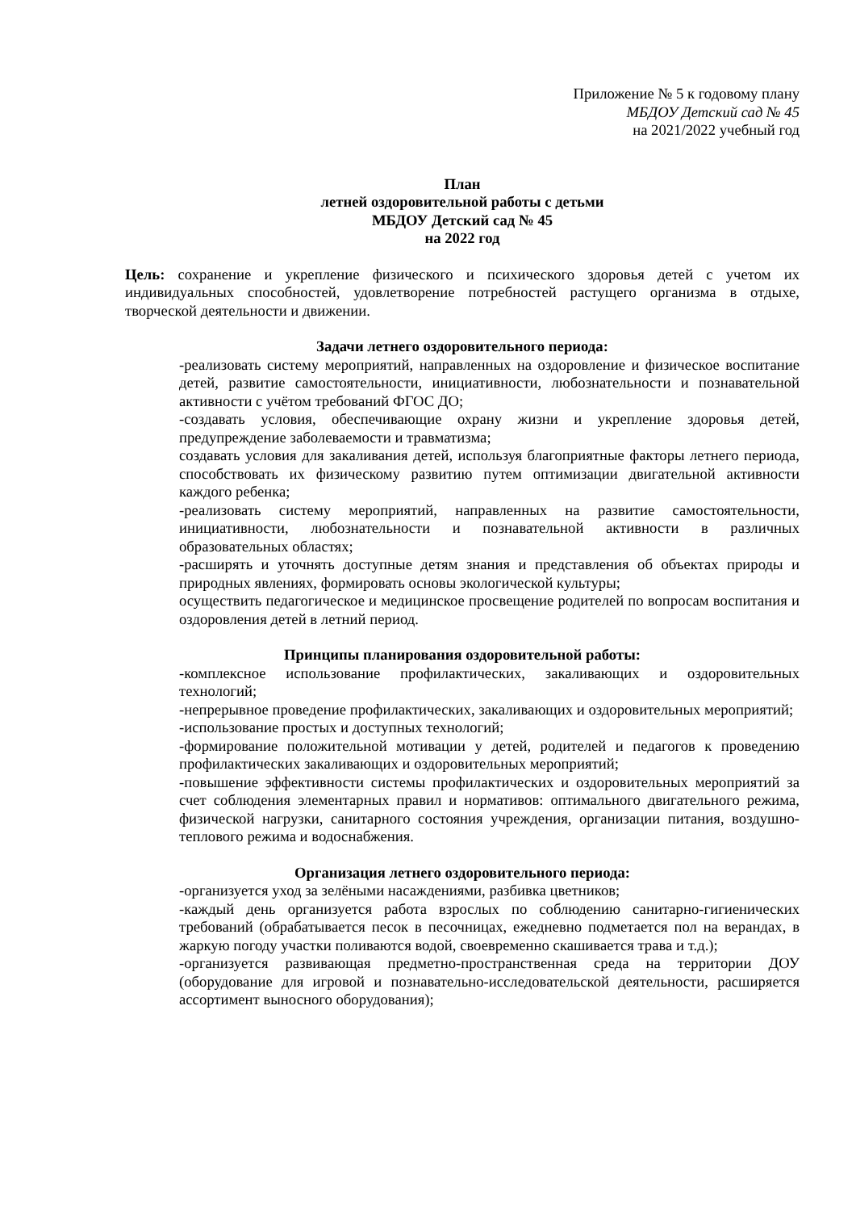Приложение № 5 к годовому плану
МБДОУ Детский сад № 45
на 2021/2022 учебный год
План
летней оздоровительной работы с детьми
МБДОУ Детский сад № 45
на 2022 год
Цель: сохранение и укрепление физического и психического здоровья детей с учетом их индивидуальных способностей, удовлетворение потребностей растущего организма в отдыхе, творческой деятельности и движении.
Задачи летнего оздоровительного периода:
-реализовать систему мероприятий, направленных на оздоровление и физическое воспитание детей, развитие самостоятельности, инициативности, любознательности и познавательной активности с учётом требований ФГОС ДО;
-создавать условия, обеспечивающие охрану жизни и укрепление здоровья детей, предупреждение заболеваемости и травматизма;
создавать условия для закаливания детей, используя благоприятные факторы летнего периода, способствовать их физическому развитию путем оптимизации двигательной активности каждого ребенка;
-реализовать систему мероприятий, направленных на развитие самостоятельности, инициативности, любознательности и познавательной активности в различных образовательных областях;
-расширять и уточнять доступные детям знания и представления об объектах природы и природных явлениях, формировать основы экологической культуры;
осуществить педагогическое и медицинское просвещение родителей по вопросам воспитания и оздоровления детей в летний период.
Принципы планирования оздоровительной работы:
-комплексное использование профилактических, закаливающих и оздоровительных технологий;
-непрерывное проведение профилактических, закаливающих и оздоровительных мероприятий;
-использование простых и доступных технологий;
-формирование положительной мотивации у детей, родителей и педагогов к проведению профилактических закаливающих и оздоровительных мероприятий;
-повышение эффективности системы профилактических и оздоровительных мероприятий за счет соблюдения элементарных правил и нормативов: оптимального двигательного режима, физической нагрузки, санитарного состояния учреждения, организации питания, воздушно-теплового режима и водоснабжения.
Организация летнего оздоровительного периода:
-организуется уход за зелёными насаждениями, разбивка цветников;
-каждый день организуется работа взрослых по соблюдению санитарно-гигиенических требований (обрабатывается песок в песочницах, ежедневно подметается пол на верандах, в жаркую погоду участки поливаются водой, своевременно скашивается трава и т.д.);
-организуется развивающая предметно-пространственная среда на территории ДОУ (оборудование для игровой и познавательно-исследовательской деятельности, расширяется ассортимент выносного оборудования);